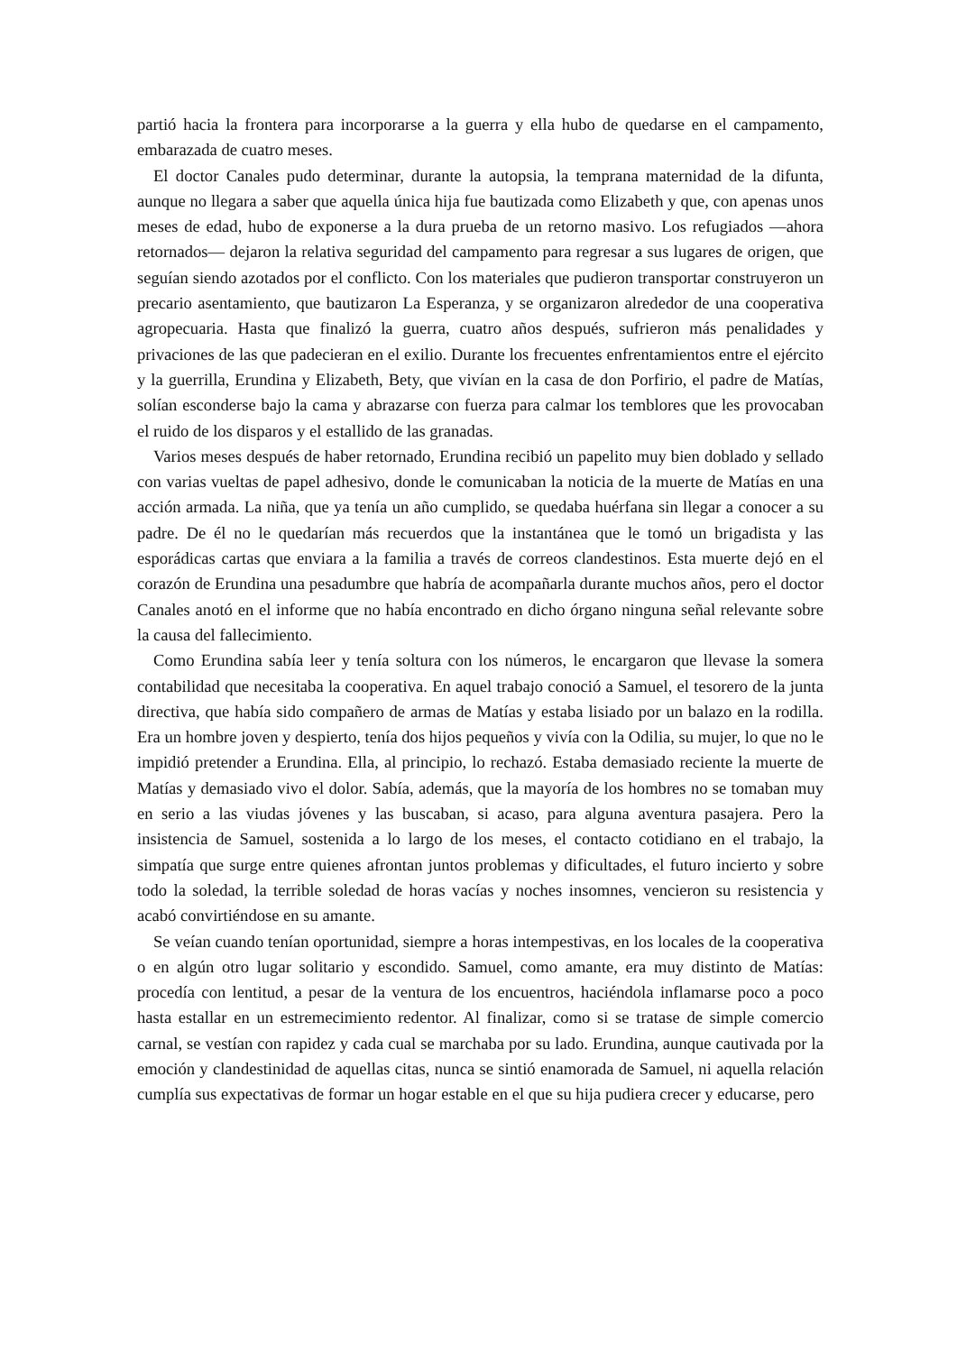partió hacia la frontera para incorporarse a la guerra y ella hubo de quedarse en el campamento, embarazada de cuatro meses.
El doctor Canales pudo determinar, durante la autopsia, la temprana maternidad de la difunta, aunque no llegara a saber que aquella única hija fue bautizada como Elizabeth y que, con apenas unos meses de edad, hubo de exponerse a la dura prueba de un retorno masivo. Los refugiados —ahora retornados— dejaron la relativa seguridad del campamento para regresar a sus lugares de origen, que seguían siendo azotados por el conflicto. Con los materiales que pudieron transportar construyeron un precario asentamiento, que bautizaron La Esperanza, y se organizaron alrededor de una cooperativa agropecuaria. Hasta que finalizó la guerra, cuatro años después, sufrieron más penalidades y privaciones de las que padecieran en el exilio. Durante los frecuentes enfrentamientos entre el ejército y la guerrilla, Erundina y Elizabeth, Bety, que vivían en la casa de don Porfirio, el padre de Matías, solían esconderse bajo la cama y abrazarse con fuerza para calmar los temblores que les provocaban el ruido de los disparos y el estallido de las granadas.
Varios meses después de haber retornado, Erundina recibió un papelito muy bien doblado y sellado con varias vueltas de papel adhesivo, donde le comunicaban la noticia de la muerte de Matías en una acción armada. La niña, que ya tenía un año cumplido, se quedaba huérfana sin llegar a conocer a su padre. De él no le quedarían más recuerdos que la instantánea que le tomó un brigadista y las esporádicas cartas que enviara a la familia a través de correos clandestinos. Esta muerte dejó en el corazón de Erundina una pesadumbre que habría de acompañarla durante muchos años, pero el doctor Canales anotó en el informe que no había encontrado en dicho órgano ninguna señal relevante sobre la causa del fallecimiento.
Como Erundina sabía leer y tenía soltura con los números, le encargaron que llevase la somera contabilidad que necesitaba la cooperativa. En aquel trabajo conoció a Samuel, el tesorero de la junta directiva, que había sido compañero de armas de Matías y estaba lisiado por un balazo en la rodilla. Era un hombre joven y despierto, tenía dos hijos pequeños y vivía con la Odilia, su mujer, lo que no le impidió pretender a Erundina. Ella, al principio, lo rechazó. Estaba demasiado reciente la muerte de Matías y demasiado vivo el dolor. Sabía, además, que la mayoría de los hombres no se tomaban muy en serio a las viudas jóvenes y las buscaban, si acaso, para alguna aventura pasajera. Pero la insistencia de Samuel, sostenida a lo largo de los meses, el contacto cotidiano en el trabajo, la simpatía que surge entre quienes afrontan juntos problemas y dificultades, el futuro incierto y sobre todo la soledad, la terrible soledad de horas vacías y noches insomnes, vencieron su resistencia y acabó convirtiéndose en su amante.
Se veían cuando tenían oportunidad, siempre a horas intempestivas, en los locales de la cooperativa o en algún otro lugar solitario y escondido. Samuel, como amante, era muy distinto de Matías: procedía con lentitud, a pesar de la ventura de los encuentros, haciéndola inflamarse poco a poco hasta estallar en un estremecimiento redentor. Al finalizar, como si se tratase de simple comercio carnal, se vestían con rapidez y cada cual se marchaba por su lado. Erundina, aunque cautivada por la emoción y clandestinidad de aquellas citas, nunca se sintió enamorada de Samuel, ni aquella relación cumplía sus expectativas de formar un hogar estable en el que su hija pudiera crecer y educarse, pero